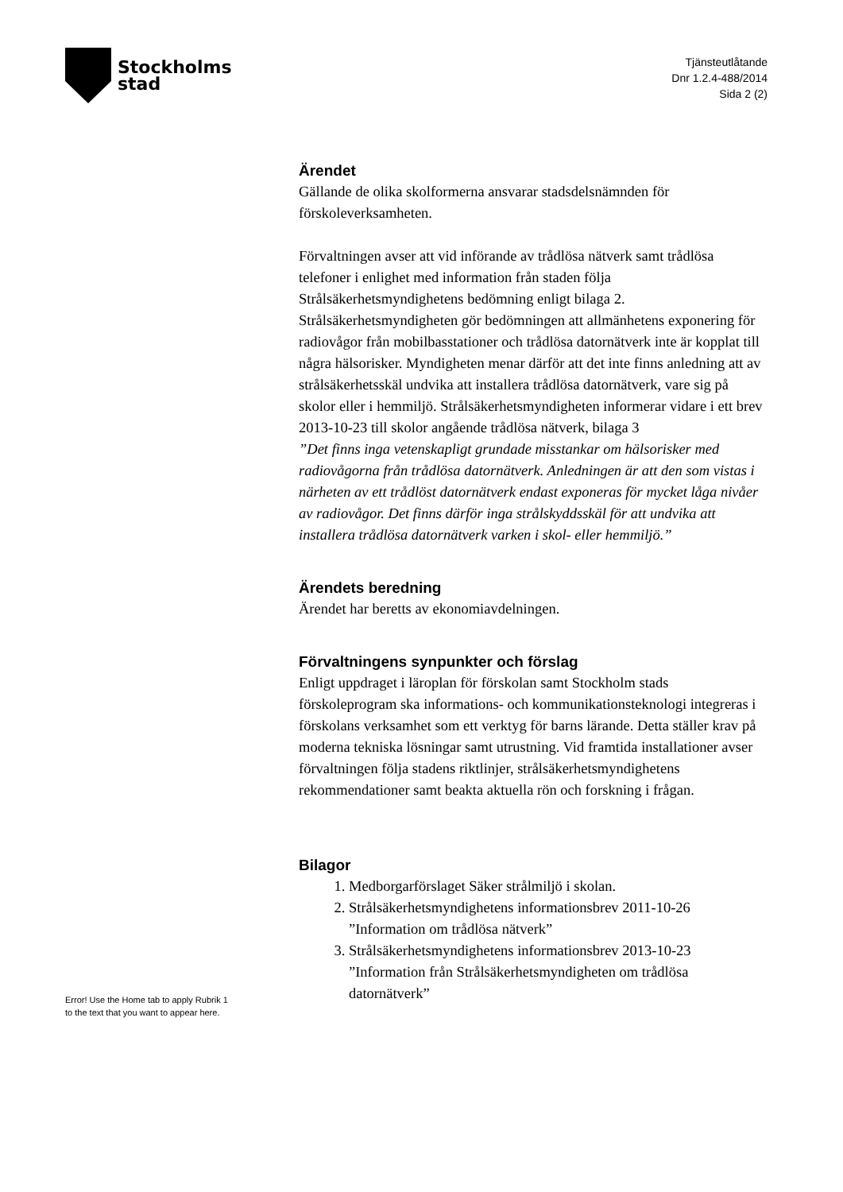Stockholms
stad
Tjänsteutlåtande
Dnr 1.2.4-488/2014
Sida 2 (2)
Ärendet
Gällande de olika skolformerna ansvarar stadsdelsnämnden för förskoleverksamheten.
Förvaltningen avser att vid införande av trådlösa nätverk samt trådlösa telefoner i enlighet med information från staden följa Strålsäkerhetsmyndighetens bedömning enligt bilaga 2. Strålsäkerhetsmyndigheten gör bedömningen att allmänhetens exponering för radiovågor från mobilbasstationer och trådlösa datornätverk inte är kopplat till några hälsorisker. Myndigheten menar därför att det inte finns anledning att av strålsäkerhetsskäl undvika att installera trådlösa datornätverk, vare sig på skolor eller i hemmiljö. Strålsäkerhetsmyndigheten informerar vidare i ett brev 2013-10-23 till skolor angående trådlösa nätverk, bilaga 3
”Det finns inga vetenskapligt grundade misstankar om hälsorisker med radiovågorna från trådlösa datornätverk. Anledningen är att den som vistas i närheten av ett trådlöst datornätverk endast exponeras för mycket låga nivåer av radiovågor. Det finns därför inga strålskyddsskäl för att undvika att installera trådlösa datornätverk varken i skol- eller hemmiljö.”
Ärendets beredning
Ärendet har beretts av ekonomiavdelningen.
Förvaltningens synpunkter och förslag
Enligt uppdraget i läroplan för förskolan samt Stockholm stads förskoleprogram ska informations- och kommunikationsteknologi integreras i förskolans verksamhet som ett verktyg för barns lärande. Detta ställer krav på moderna tekniska lösningar samt utrustning. Vid framtida installationer avser förvaltningen följa stadens riktlinjer, strålsäkerhetsmyndighetens rekommendationer samt beakta aktuella rön och forskning i frågan.
Bilagor
1. Medborgarförslaget Säker strålmiljö i skolan.
2. Strålsäkerhetsmyndighetens informationsbrev 2011-10-26 ”Information om trådlösa nätverk”
3. Strålsäkerhetsmyndighetens informationsbrev 2013-10-23 ”Information från Strålsäkerhetsmyndigheten om trådlösa datornätverk”
Error! Use the Home tab to apply Rubrik 1
to the text that you want to appear here.